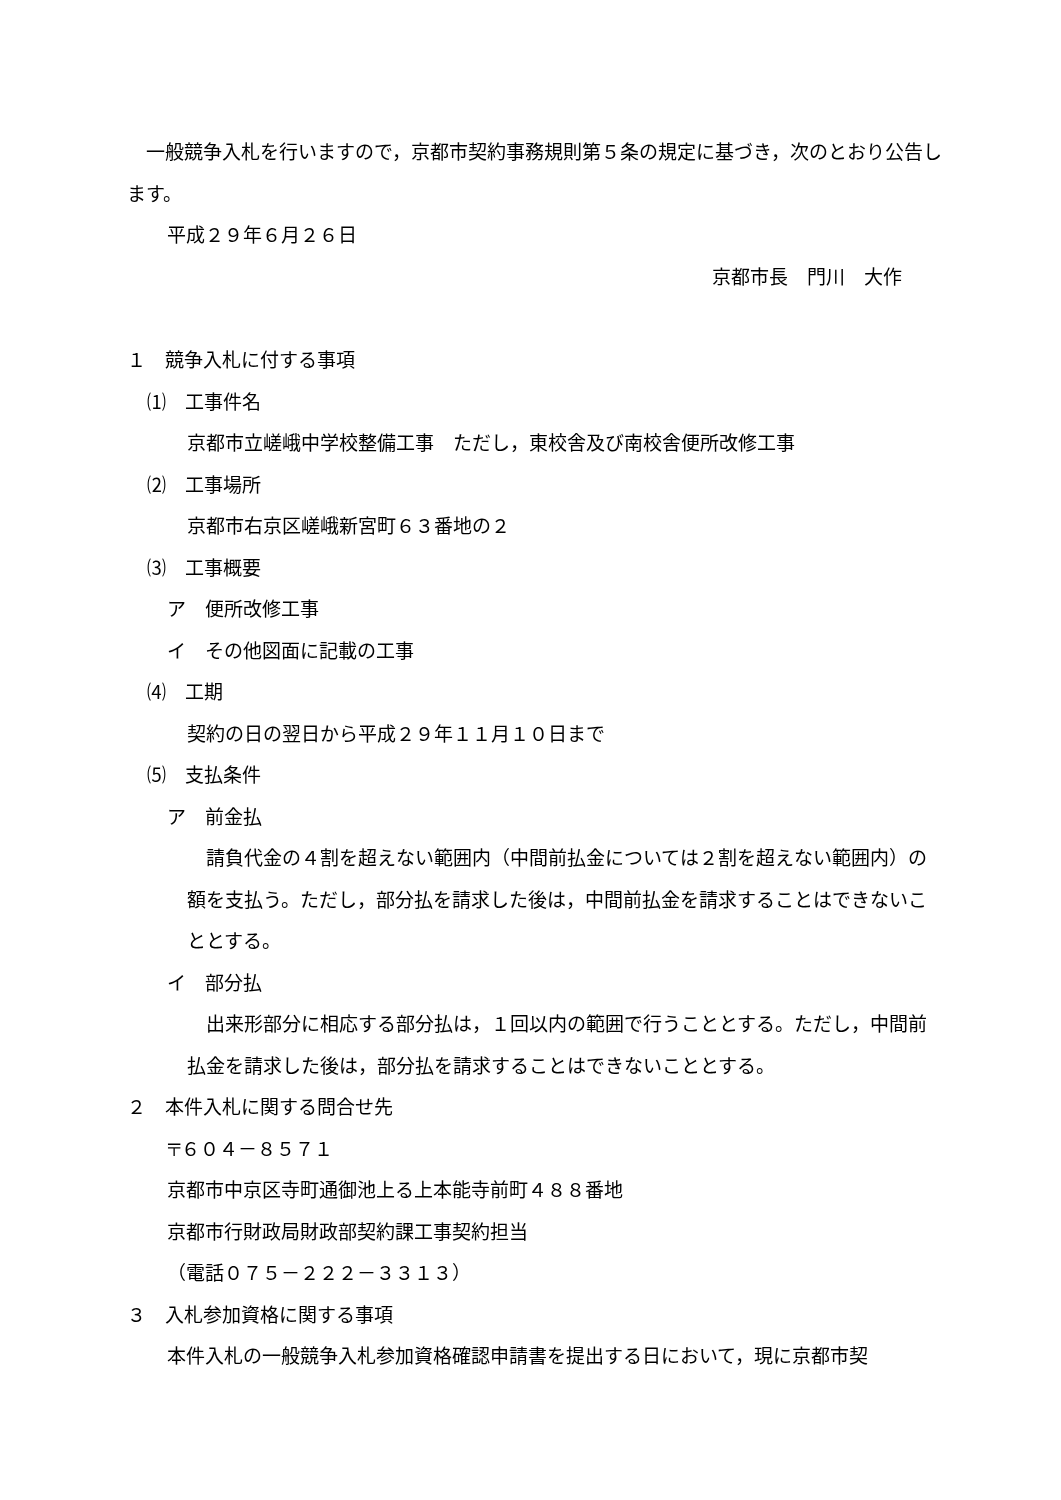一般競争入札を行いますので，京都市契約事務規則第５条の規定に基づき，次のとおり公告します。
平成２９年６月２６日
京都市長　門川　大作
１　競争入札に付する事項
⑴　工事件名
京都市立嵯峨中学校整備工事　ただし，東校舎及び南校舎便所改修工事
⑵　工事場所
京都市右京区嵯峨新宮町６３番地の２
⑶　工事概要
ア　便所改修工事
イ　その他図面に記載の工事
⑷　工期
契約の日の翌日から平成２９年１１月１０日まで
⑸　支払条件
ア　前金払
　請負代金の４割を超えない範囲内（中間前払金については２割を超えない範囲内）の額を支払う。ただし，部分払を請求した後は，中間前払金を請求することはできないこととする。
イ　部分払
　出来形部分に相応する部分払は，１回以内の範囲で行うこととする。ただし，中間前払金を請求した後は，部分払を請求することはできないこととする。
２　本件入札に関する問合せ先
〒６０４－８５７１
京都市中京区寺町通御池上る上本能寺前町４８８番地
京都市行財政局財政部契約課工事契約担当
（電話０７５－２２２－３３１３）
３　入札参加資格に関する事項
本件入札の一般競争入札参加資格確認申請書を提出する日において，現に京都市契